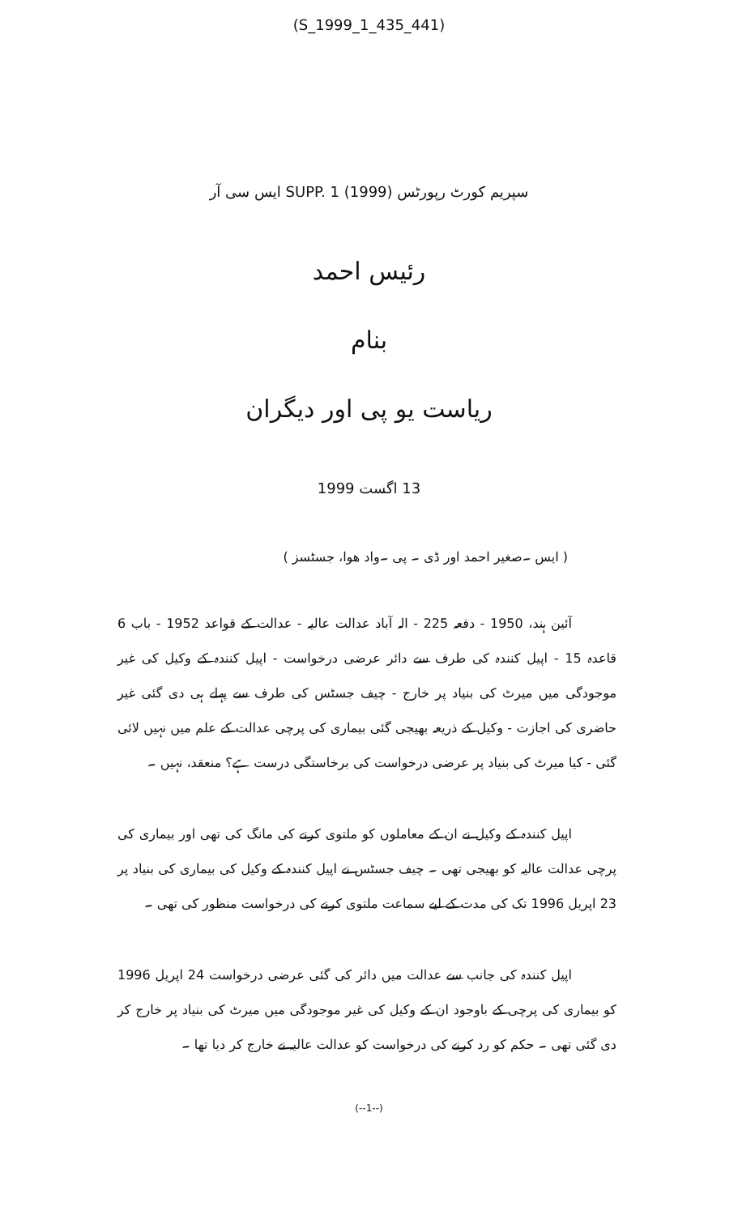(S_1999_1_435_441)
سپریم کورٹ رپورٹس (1999) SUPP. 1 ایس سی آر
رئیس احمد
بنام
ریاست یو پی اور دیگران
13 اگست 1999
( ایس ۔صغیر احمد اور ڈی ۔ پی ۔واد ھوا، جسٹسز )
آئین ہند، 1950 - دفعہ 225 - الہ آباد عدالت عالیہ - عدالت کے قواعد 1952 - باب 6 قاعدہ 15 - اپیل کنندہ کی طرف سے دائر عرضی درخواست - اپیل کنندہ کے وکیل کی غیر موجودگی میں میرٹ کی بنیاد پر خارج - چیف جسٹس کی طرف سے پہلے ہی دی گئی غیر حاضری کی اجازت - وکیل کے ذریعہ بھیجی گئی بیماری کی پرچی عدالت کے علم میں نہیں لائی گئی - کیا میرٹ کی بنیاد پر عرضی درخواست کی برخاستگی درست ہے؟ منعقد، نہیں ۔
اپیل کنندہ کے وکیل نے ان کے معاملوں کو ملتوی کرنے کی مانگ کی تھی اور بیماری کی پرچی عدالت عالیہ کو بھیجی تھی ۔ چیف جسٹس نے اپیل کنندہ کے وکیل کی بیماری کی بنیاد پر 23 اپریل 1996 تک کی مدت کے لیے سماعت ملتوی کرنے کی درخواست منظور کی تھی ۔
اپیل کنندہ کی جانب سے عدالت میں دائر کی گئی عرضی درخواست 24 اپریل 1996 کو بیماری کی پرچی کے باوجود ان کے وکیل کی غیر موجودگی میں میرٹ کی بنیاد پر خارج کر دی گئی تھی ۔ حکم کو رد کرنے کی درخواست کو عدالت عالیہ نے خارج کر دیا تھا ۔
(--1--)